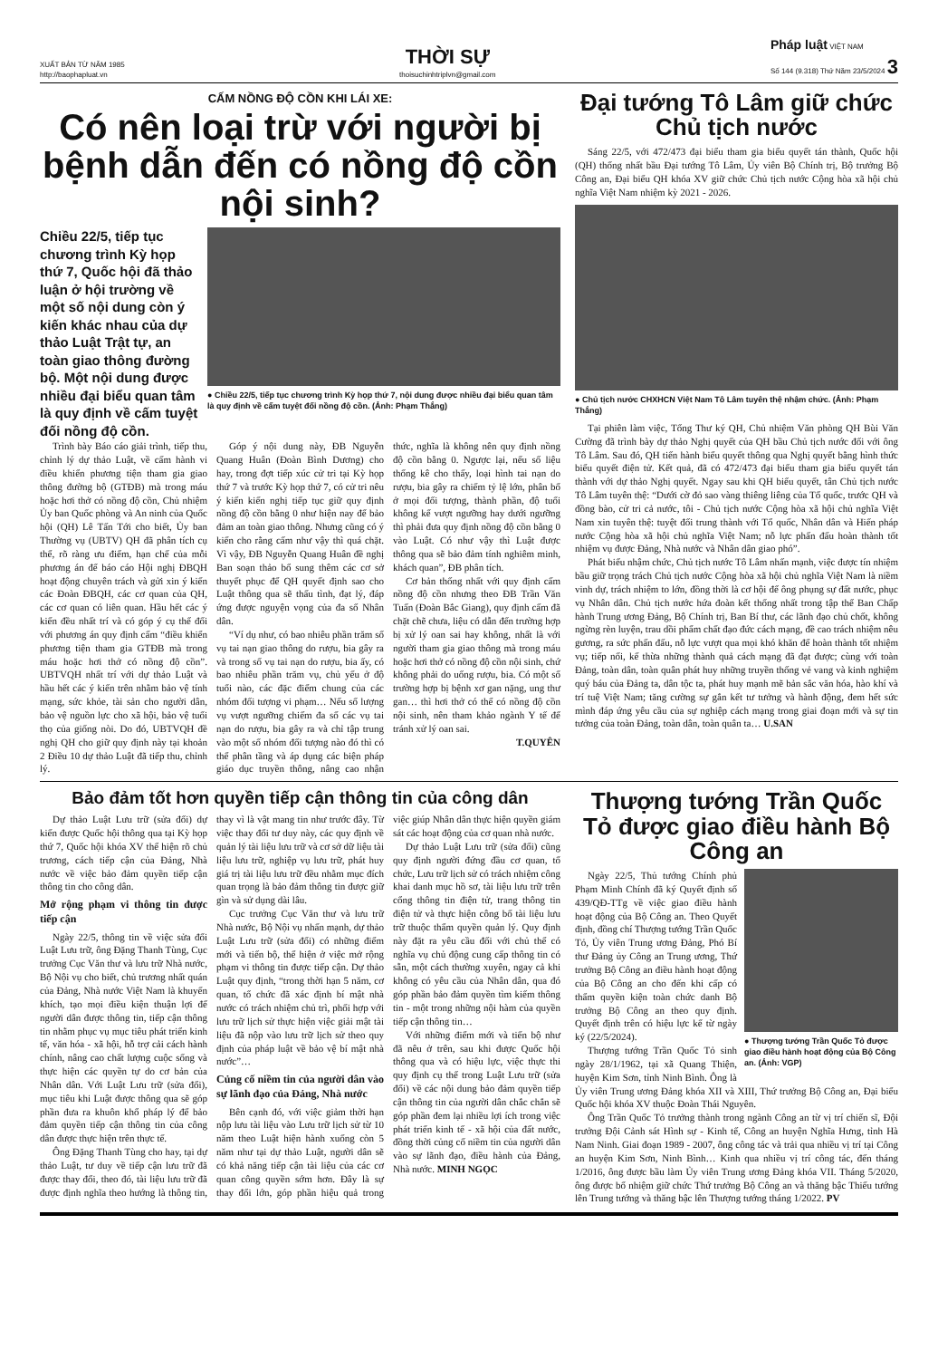XUẤT BẢN TỪ NĂM 1985
http://baophapluat.vn
THỜI SỰ
thoisuchinhtriplvn@gmail.com
Pháp luật VIỆT NAM
Số 144 (9.318) Thứ Năm 23/5/2024 3
CẤM NỒNG ĐỘ CỒN KHI LÁI XE:
Có nên loại trừ với người bị bệnh dẫn đến có nồng độ cồn nội sinh?
Chiều 22/5, tiếp tục chương trình Kỳ họp thứ 7, Quốc hội đã thảo luận ở hội trường về một số nội dung còn ý kiến khác nhau của dự thảo Luật Trật tự, an toàn giao thông đường bộ. Một nội dung được nhiều đại biểu quan tâm là quy định về cấm tuyệt đối nồng độ cồn.
● Chiều 22/5, tiếp tục chương trình Kỳ họp thứ 7, nội dung được nhiều đại biểu quan tâm là quy định về cấm tuyệt đối nồng độ cồn. (Ảnh: Phạm Thắng)
Trình bày Báo cáo giải trình, tiếp thu, chỉnh lý dự thảo Luật, về cấm hành vi điều khiển phương tiện tham gia giao thông đường bộ (GTĐB) mà trong máu hoặc hơi thở có nồng độ cồn, Chủ nhiệm Ủy ban Quốc phòng và An ninh của Quốc hội (QH) Lê Tấn Tới cho biết, Ủy ban Thường vụ (UBTV) QH đã phân tích cụ thể, rõ ràng ưu điểm, hạn chế của mỗi phương án để báo cáo Hội nghị ĐBQH hoạt động chuyên trách và gửi xin ý kiến các Đoàn ĐBQH, các cơ quan của QH, các cơ quan có liên quan. Hầu hết các ý kiến đều nhất trí và có góp ý cụ thể đối với phương án quy định cấm “điều khiển phương tiện tham gia GTĐB mà trong máu hoặc hơi thở có nồng độ cồn”. UBTVQH nhất trí với dự thảo Luật và hầu hết các ý kiến trên nhằm bảo vệ tính mạng, sức khỏe, tài sản cho người dân, bảo vệ nguồn lực cho xã hội, bảo vệ tuổi thọ của giống nòi. Do đó, UBTVQH đề nghị QH cho giữ quy định này tại khoản 2 Điều 10 dự thảo Luật đã tiếp thu, chỉnh lý.
Góp ý nội dung này, ĐB Nguyễn Quang Huân (Đoàn Bình Dương) cho hay, trong đợt tiếp xúc cử tri tại Kỳ họp thứ 7 và trước Kỳ họp thứ 7, có cử tri nêu ý kiến kiến nghị tiếp tục giữ quy định nồng độ cồn bằng 0 như hiện nay để bảo đảm an toàn giao thông. Nhưng cũng có ý kiến cho rằng cấm như vậy thì quá chặt. Vì vậy, ĐB Nguyễn Quang Huân đề nghị Ban soạn thảo bổ sung thêm các cơ sở thuyết phục để QH quyết định sao cho Luật thông qua sẽ thấu tình, đạt lý, đáp ứng được nguyện vọng của đa số Nhân dân.
“Ví dụ như, có bao nhiêu phần trăm số vụ tai nạn giao thông do rượu, bia gây ra và trong số vụ tai nạn do rượu, bia ấy, có bao nhiêu phần trăm vụ, chủ yếu ở độ tuổi nào, các đặc điểm chung của các nhóm đối tượng vi phạm… Nếu số lượng vụ vượt ngưỡng chiếm đa số các vụ tai nạn do rượu, bia gây ra và chỉ tập trung vào một số nhóm đối tượng nào đó thì có thể phân tầng và áp dụng các biện pháp giáo dục truyền thông, nâng cao nhận thức, nghĩa là không nên quy định nồng độ cồn bằng 0. Ngược lại, nếu số liệu thống kê cho thấy, loại hình tai nạn do rượu, bia gây ra chiếm tỷ lệ lớn, phân bổ ở mọi đối tượng, thành phần, độ tuổi không kể vượt ngưỡng hay dưới ngưỡng thì phải đưa quy định nồng độ cồn bằng 0 vào Luật. Có như vậy thì Luật được thông qua sẽ bảo đảm tính nghiêm minh, khách quan”, ĐB phân tích.
Cơ bản thống nhất với quy định cấm nồng độ cồn nhưng theo ĐB Trần Văn Tuấn (Đoàn Bắc Giang), quy định cấm đã chặt chẽ chưa, liệu có dẫn đến trường hợp bị xử lý oan sai hay không, nhất là với người tham gia giao thông mà trong máu hoặc hơi thở có nồng độ cồn nội sinh, chứ không phải do uống rượu, bia. Có một số trường hợp bị bệnh xơ gan nặng, ung thư gan… thì hơi thở có thể có nồng độ cồn nội sinh, nên tham khảo ngành Y tế để tránh xử lý oan sai.
T.QUYÊN
Đại tướng Tô Lâm giữ chức Chủ tịch nước
Sáng 22/5, với 472/473 đại biểu tham gia biểu quyết tán thành, Quốc hội (QH) thống nhất bầu Đại tướng Tô Lâm, Ủy viên Bộ Chính trị, Bộ trưởng Bộ Công an, Đại biểu QH khóa XV giữ chức Chủ tịch nước Cộng hòa xã hội chủ nghĩa Việt Nam nhiệm kỳ 2021 - 2026.
● Chủ tịch nước CHXHCN Việt Nam Tô Lâm tuyên thệ nhậm chức. (Ảnh: Phạm Thắng)
Tại phiên làm việc, Tổng Thư ký QH, Chủ nhiệm Văn phòng QH Bùi Văn Cường đã trình bày dự thảo Nghị quyết của QH bầu Chủ tịch nước đối với ông Tô Lâm. Sau đó, QH tiến hành biểu quyết thông qua Nghị quyết bằng hình thức biểu quyết điện tử. Kết quả, đã có 472/473 đại biểu tham gia biểu quyết tán thành với dự thảo Nghị quyết. Ngay sau khi QH biểu quyết, tân Chủ tịch nước Tô Lâm tuyên thệ: “Dưới cờ đỏ sao vàng thiêng liêng của Tổ quốc, trước QH và đồng bào, cử tri cả nước, tôi - Chủ tịch nước Cộng hòa xã hội chủ nghĩa Việt Nam xin tuyên thệ: tuyệt đối trung thành với Tổ quốc, Nhân dân và Hiến pháp nước Cộng hòa xã hội chủ nghĩa Việt Nam; nỗ lực phấn đấu hoàn thành tốt nhiệm vụ được Đảng, Nhà nước và Nhân dân giao phó”.
Phát biểu nhậm chức, Chủ tịch nước Tô Lâm nhấn mạnh, việc được tín nhiệm bầu giữ trọng trách Chủ tịch nước Cộng hòa xã hội chủ nghĩa Việt Nam là niềm vinh dự, trách nhiệm to lớn, đồng thời là cơ hội để ông phụng sự đất nước, phục vụ Nhân dân. Chủ tịch nước hứa đoàn kết thống nhất trong tập thể Ban Chấp hành Trung ương Đảng, Bộ Chính trị, Ban Bí thư, các lãnh đạo chủ chốt, không ngừng rèn luyện, trau dồi phẩm chất đạo đức cách mạng, đề cao trách nhiệm nêu gương, ra sức phấn đấu, nỗ lực vượt qua mọi khó khăn để hoàn thành tốt nhiệm vụ; tiếp nối, kế thừa những thành quả cách mạng đã đạt được; cùng với toàn Đảng, toàn dân, toàn quân phát huy những truyền thống vẻ vang và kinh nghiệm quý báu của Đảng ta, dân tộc ta, phát huy mạnh mẽ bản sắc văn hóa, hào khí và trí tuệ Việt Nam; tăng cường sự gắn kết tư tưởng và hành động, đem hết sức mình đáp ứng yêu cầu của sự nghiệp cách mạng trong giai đoạn mới và sự tin tưởng của toàn Đảng, toàn dân, toàn quân ta… U.SAN
Bảo đảm tốt hơn quyền tiếp cận thông tin của công dân
Dự thảo Luật Lưu trữ (sửa đổi) dự kiến được Quốc hội thông qua tại Kỳ họp thứ 7, Quốc hội khóa XV thể hiện rõ chủ trương, cách tiếp cận của Đảng, Nhà nước về việc bảo đảm quyền tiếp cận thông tin cho công dân.
Mở rộng phạm vi thông tin được tiếp cận
Ngày 22/5, thông tin về việc sửa đổi Luật Lưu trữ, ông Đặng Thanh Tùng, Cục trưởng Cục Văn thư và lưu trữ Nhà nước, Bộ Nội vụ cho biết, chủ trương nhất quán của Đảng, Nhà nước Việt Nam là khuyến khích, tạo mọi điều kiện thuận lợi để người dân được thông tin, tiếp cận thông tin nhằm phục vụ mục tiêu phát triển kinh tế, văn hóa - xã hội, hỗ trợ cải cách hành chính, nâng cao chất lượng cuộc sống và thực hiện các quyền tự do cơ bản của Nhân dân. Với Luật Lưu trữ (sửa đổi), mục tiêu khi Luật được thông qua sẽ góp phần đưa ra khuôn khổ pháp lý để bảo đảm quyền tiếp cận thông tin của công dân được thực hiện trên thực tế.
Ông Đặng Thanh Tùng cho hay, tại dự thảo Luật, tư duy về tiếp cận lưu trữ đã được thay đổi, theo đó, tài liệu lưu trữ đã được định nghĩa theo hướng là thông tin, thay vì là vật mang tin như trước đây. Từ việc thay đổi tư duy này, các quy định về quản lý tài liệu lưu trữ và cơ sở dữ liệu tài liệu lưu trữ, nghiệp vụ lưu trữ, phát huy giá trị tài liệu lưu trữ đều nhằm mục đích quan trọng là bảo đảm thông tin được giữ gìn và sử dụng dài lâu.
Cục trưởng Cục Văn thư và lưu trữ Nhà nước, Bộ Nội vụ nhấn mạnh, dự thảo Luật Lưu trữ (sửa đổi) có những điểm mới và tiến bộ, thể hiện ở việc mở rộng phạm vi thông tin được tiếp cận. Dự thảo Luật quy định, “trong thời hạn 5 năm, cơ quan, tổ chức đã xác định bí mật nhà nước có trách nhiệm chủ trì, phối hợp với lưu trữ lịch sử thực hiện việc giải mật tài liệu đã nộp vào lưu trữ lịch sử theo quy định của pháp luật về bảo vệ bí mật nhà nước”…
Củng cố niềm tin của người dân vào sự lãnh đạo của Đảng, Nhà nước
Bên cạnh đó, với việc giảm thời hạn nộp lưu tài liệu vào Lưu trữ lịch sử từ 10 năm theo Luật hiện hành xuống còn 5 năm như tại dự thảo Luật, người dân sẽ có khả năng tiếp cận tài liệu của các cơ quan công quyền sớm hơn. Đây là sự thay đổi lớn, góp phần hiệu quả trong việc giúp Nhân dân thực hiện quyền giám sát các hoạt động của cơ quan nhà nước.
Dự thảo Luật Lưu trữ (sửa đổi) cũng quy định người đứng đầu cơ quan, tổ chức, Lưu trữ lịch sử có trách nhiệm công khai danh mục hồ sơ, tài liệu lưu trữ trên cổng thông tin điện tử, trang thông tin điện tử và thực hiện công bố tài liệu lưu trữ thuộc thẩm quyền quản lý. Quy định này đặt ra yêu cầu đối với chủ thể có nghĩa vụ chủ động cung cấp thông tin có sẵn, một cách thường xuyên, ngay cả khi không có yêu cầu của Nhân dân, qua đó góp phần bảo đảm quyền tìm kiếm thông tin - một trong những nội hàm của quyền tiếp cận thông tin…
Với những điểm mới và tiến bộ như đã nêu ở trên, sau khi được Quốc hội thông qua và có hiệu lực, việc thực thi quy định cụ thể trong Luật Lưu trữ (sửa đổi) về các nội dung bảo đảm quyền tiếp cận thông tin của người dân chắc chắn sẽ góp phần đem lại nhiều lợi ích trong việc phát triển kinh tế - xã hội của đất nước, đồng thời củng cố niềm tin của người dân vào sự lãnh đạo, điều hành của Đảng, Nhà nước. MINH NGỌC
Thượng tướng Trần Quốc Tỏ được giao điều hành Bộ Công an
● Thượng tướng Trần Quốc Tỏ được giao điều hành hoạt động của Bộ Công an. (Ảnh: VGP)
Ngày 22/5, Thủ tướng Chính phủ Phạm Minh Chính đã ký Quyết định số 439/QĐ-TTg về việc giao điều hành hoạt động của Bộ Công an. Theo Quyết định, đồng chí Thượng tướng Trần Quốc Tỏ, Ủy viên Trung ương Đảng, Phó Bí thư Đảng ủy Công an Trung ương, Thứ trưởng Bộ Công an điều hành hoạt động của Bộ Công an cho đến khi cấp có thẩm quyền kiện toàn chức danh Bộ trưởng Bộ Công an theo quy định. Quyết định trên có hiệu lực kể từ ngày ký (22/5/2024).
Thượng tướng Trần Quốc Tỏ sinh ngày 28/1/1962, tại xã Quang Thiện, huyện Kim Sơn, tỉnh Ninh Bình. Ông là Ủy viên Trung ương Đảng khóa XII và XIII, Thứ trưởng Bộ Công an, Đại biểu Quốc hội khóa XV thuộc Đoàn Thái Nguyên.
Ông Trần Quốc Tỏ trưởng thành trong ngành Công an từ vị trí chiến sĩ, Đội trưởng Đội Cảnh sát Hình sự - Kinh tế, Công an huyện Nghĩa Hưng, tỉnh Hà Nam Ninh. Giai đoạn 1989 - 2007, ông công tác và trải qua nhiều vị trí tại Công an huyện Kim Sơn, Ninh Bình… Kinh qua nhiều vị trí công tác, đến tháng 1/2016, ông được bầu làm Ủy viên Trung ương Đảng khóa VII. Tháng 5/2020, ông được bổ nhiệm giữ chức Thứ trưởng Bộ Công an và thăng bậc Thiếu tướng lên Trung tướng và thăng bậc lên Thượng tướng tháng 1/2022. PV